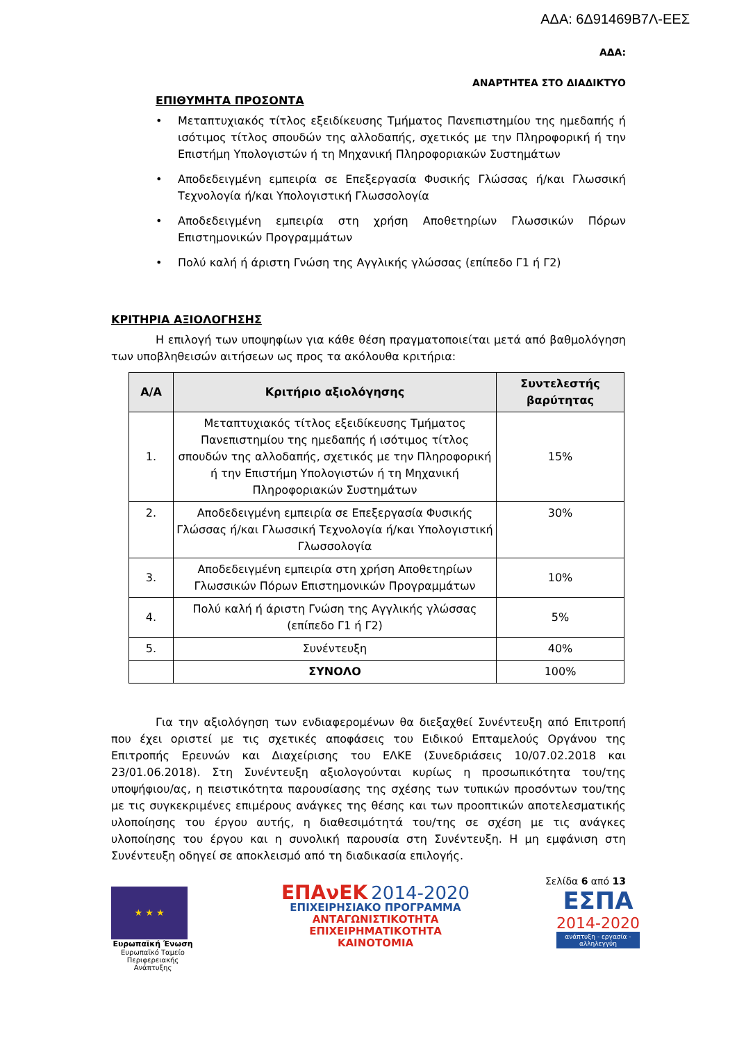ΑΔΑ: 6Δ91469Β7Λ-ΕΕΣ
ΑΔΑ:
ΑΝΑΡΤΗΤΕΑ ΣΤΟ ΔΙΑΔΙΚΤΥΟ
ΕΠΙΘΥΜΗΤΑ ΠΡΟΣΟΝΤΑ
• Μεταπτυχιακός τίτλος εξειδίκευσης Τμήματος Πανεπιστημίου της ημεδαπής ή ισότιμος τίτλος σπουδών της αλλοδαπής, σχετικός με την Πληροφορική ή την Επιστήμη Υπολογιστών ή τη Μηχανική Πληροφοριακών Συστημάτων
• Αποδεδειγμένη εμπειρία σε Επεξεργασία Φυσικής Γλώσσας ή/και Γλωσσική Τεχνολογία ή/και Υπολογιστική Γλωσσολογία
• Αποδεδειγμένη εμπειρία στη χρήση Αποθετηρίων Γλωσσικών Πόρων Επιστημονικών Προγραμμάτων
• Πολύ καλή ή άριστη Γνώση της Αγγλικής γλώσσας (επίπεδο Γ1 ή Γ2)
ΚΡΙΤΗΡΙΑ ΑΞΙΟΛΟΓΗΣΗΣ
Η επιλογή των υποψηφίων για κάθε θέση πραγματοποιείται μετά από βαθμολόγηση των υποβληθεισών αιτήσεων ως προς τα ακόλουθα κριτήρια:
| Α/Α | Κριτήριο αξιολόγησης | Συντελεστής βαρύτητας |
| --- | --- | --- |
| 1. | Μεταπτυχιακός τίτλος εξειδίκευσης Τμήματος Πανεπιστημίου της ημεδαπής ή ισότιμος τίτλος σπουδών της αλλοδαπής, σχετικός με την Πληροφορική ή την Επιστήμη Υπολογιστών ή τη Μηχανική Πληροφοριακών Συστημάτων | 15% |
| 2. | Αποδεδειγμένη εμπειρία σε Επεξεργασία Φυσικής Γλώσσας ή/και Γλωσσική Τεχνολογία ή/και Υπολογιστική Γλωσσολογία | 30% |
| 3. | Αποδεδειγμένη εμπειρία στη χρήση Αποθετηρίων Γλωσσικών Πόρων Επιστημονικών Προγραμμάτων | 10% |
| 4. | Πολύ καλή ή άριστη Γνώση της Αγγλικής γλώσσας (επίπεδο Γ1 ή Γ2) | 5% |
| 5. | Συνέντευξη | 40% |
| | ΣΥΝΟΛΟ | 100% |
Για την αξιολόγηση των ενδιαφερομένων θα διεξαχθεί Συνέντευξη από Επιτροπή που έχει οριστεί με τις σχετικές αποφάσεις του Ειδικού Επταμελούς Οργάνου της Επιτροπής Ερευνών και Διαχείρισης του ΕΛΚΕ (Συνεδριάσεις 10/07.02.2018 και 23/01.06.2018). Στη Συνέντευξη αξιολογούνται κυρίως η προσωπικότητα του/της υποψήφιου/ας, η πειστικότητα παρουσίασης της σχέσης των τυπικών προσόντων του/της με τις συγκεκριμένες επιμέρους ανάγκες της θέσης και των προοπτικών αποτελεσματικής υλοποίησης του έργου αυτής, η διαθεσιμότητά του/της σε σχέση με τις ανάγκες υλοποίησης του έργου και η συνολική παρουσία στη Συνέντευξη. Η μη εμφάνιση στη Συνέντευξη οδηγεί σε αποκλεισμό από τη διαδικασία επιλογής.
Σελίδα 6 από 13
★ ★ ★
Ευρωπαϊκή Ένωση
Ευρωπαϊκό Ταμείο Περιφερειακής Ανάπτυξης
ΕΠΑνΕΚ 2014-2020
ΕΠΙΧΕΙΡΗΣΙΑΚΟ ΠΡΟΓΡΑΜΜΑ
ΑΝΤΑΓΩΝΙΣΤΙΚΟΤΗΤΑ
ΕΠΙΧΕΙΡΗΜΑΤΙΚΟΤΗΤΑ
ΚΑΙΝΟΤΟΜΙΑ
ΕΣΠΑ
2014-2020
ανάπτυξη - εργασία - αλληλεγγύη